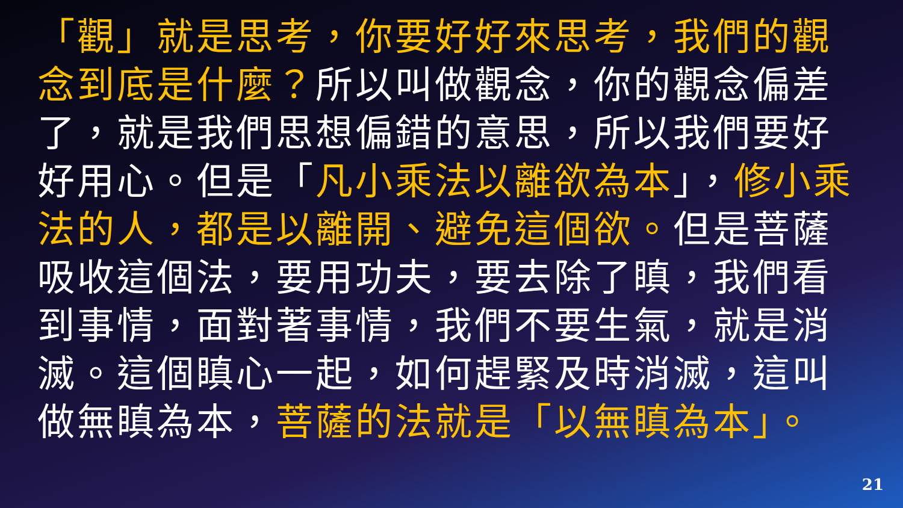「觀」就是思考，你要好好來思考，我們的觀念到底是什麼？所以叫做觀念，你的觀念偏差了，就是我們思想偏錯的意思，所以我們要好好用心。但是「凡小乘法以離欲為本」，修小乘法的人，都是以離開、避免這個欲。但是菩薩吸收這個法，要用功夫，要去除了瞋，我們看到事情，面對著事情，我們不要生氣，就是消滅。這個瞋心一起，如何趕緊及時消滅，這叫做無瞋為本，菩薩的法就是「以無瞋為本」。
21